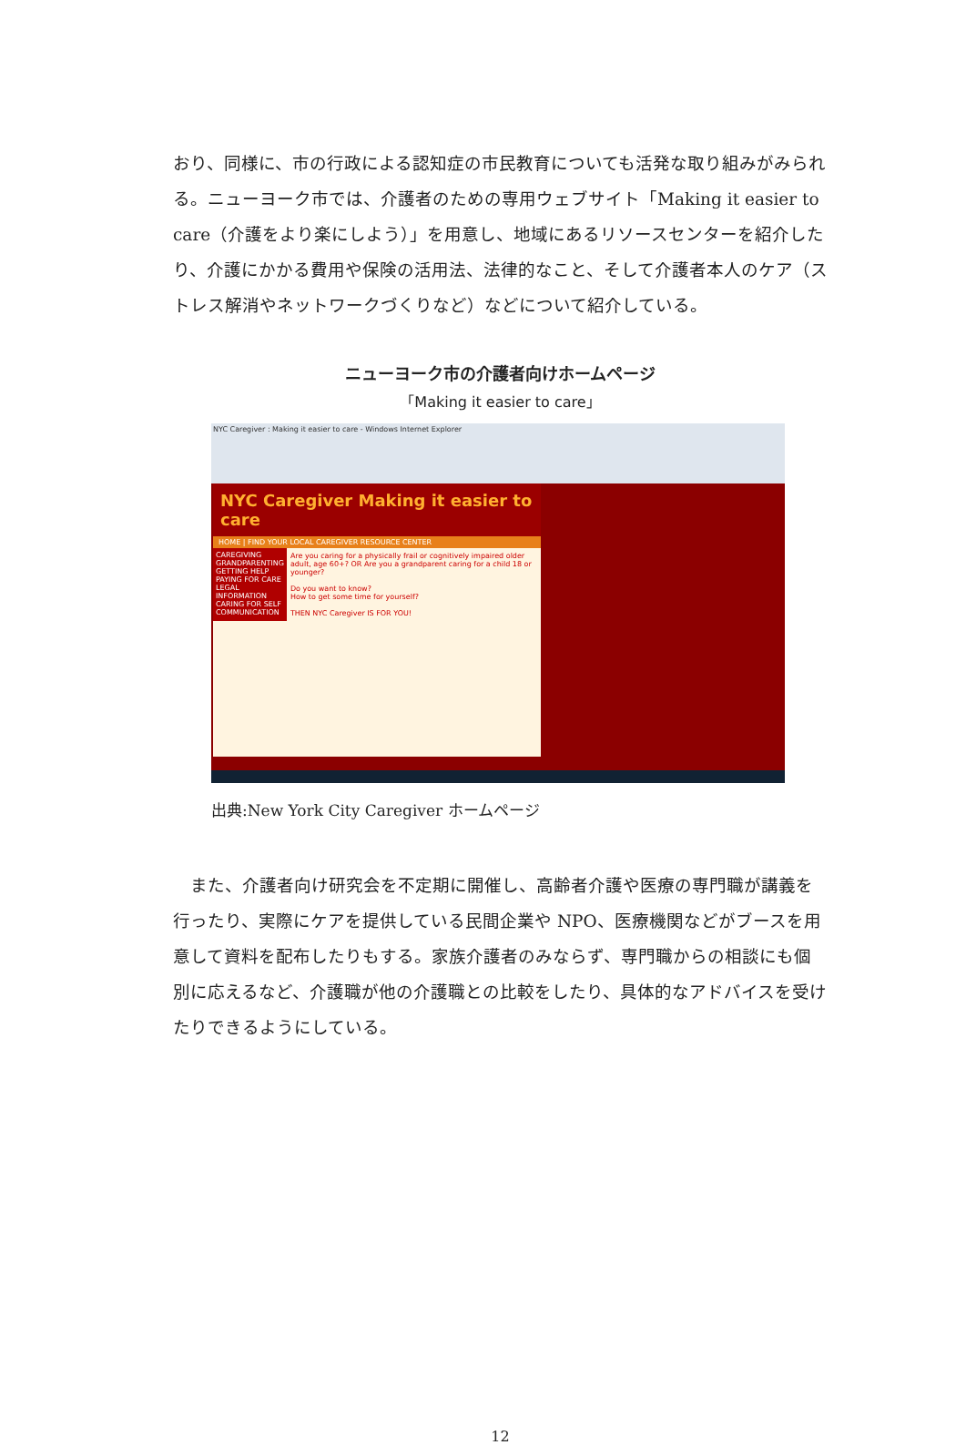おり、同様に、市の行政による認知症の市民教育についても活発な取り組みがみられる。ニューヨーク市では、介護者のための専用ウェブサイト「Making it easier to care（介護をより楽にしよう）」を用意し、地域にあるリソースセンターを紹介したり、介護にかかる費用や保険の活用法、法律的なこと、そして介護者本人のケア（ストレス解消やネットワークづくりなど）などについて紹介している。
ニューヨーク市の介護者向けホームページ
「Making it easier to care」
NYC Caregiver : Making it easier to care - Windows Internet Explorer
NYC Caregiver Making it easier to care
HOME | FIND YOUR LOCAL CAREGIVER RESOURCE CENTER
CAREGIVING
GRANDPARENTING
GETTING HELP
PAYING FOR CARE
LEGAL INFORMATION
CARING FOR SELF
COMMUNICATION
Are you caring for a physically frail or cognitively impaired older adult, age 60+? OR Are you a grandparent caring for a child 18 or younger?
Do you want to know?
How to get some time for yourself?
THEN NYC Caregiver IS FOR YOU!
出典:New York City Caregiver ホームページ
　また、介護者向け研究会を不定期に開催し、高齢者介護や医療の専門職が講義を行ったり、実際にケアを提供している民間企業や NPO、医療機関などがブースを用意して資料を配布したりもする。家族介護者のみならず、専門職からの相談にも個別に応えるなど、介護職が他の介護職との比較をしたり、具体的なアドバイスを受けたりできるようにしている。
12